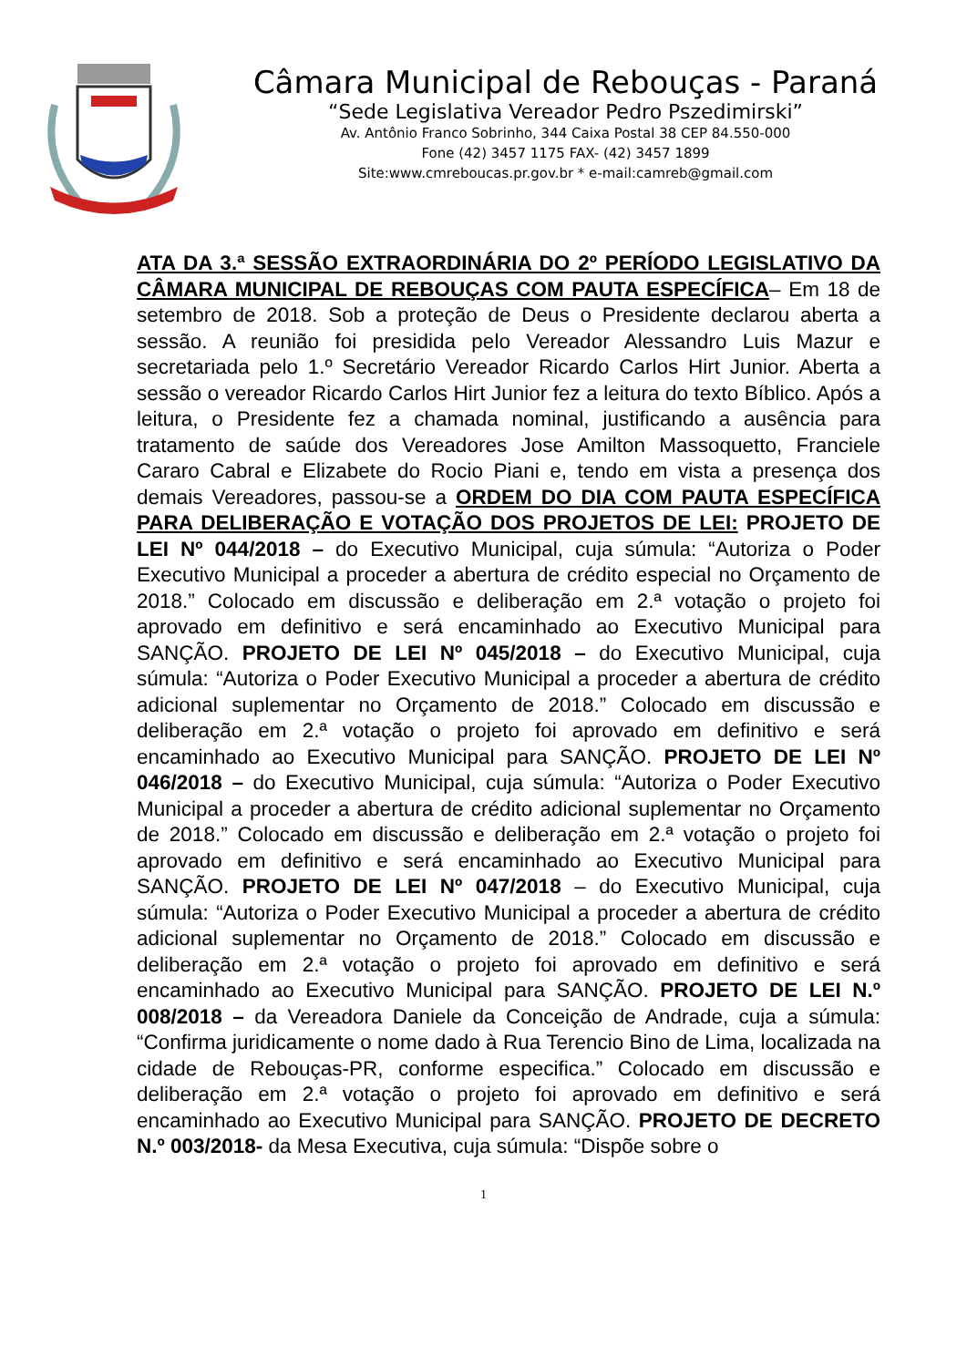Câmara Municipal de Rebouças - Paraná
“Sede Legislativa Vereador Pedro Pszedimirski”
Av. Antônio Franco Sobrinho, 344 Caixa Postal 38 CEP 84.550-000
Fone (42) 3457 1175 FAX- (42) 3457 1899
Site:www.cmreboucas.pr.gov.br * e-mail:camreb@gmail.com
ATA DA 3.ª SESSÃO EXTRAORDINÁRIA DO 2º PERÍODO LEGISLATIVO DA CÂMARA MUNICIPAL DE REBOUÇAS COM PAUTA ESPECÍFICA– Em 18 de setembro de 2018. Sob a proteção de Deus o Presidente declarou aberta a sessão. A reunião foi presidida pelo Vereador Alessandro Luis Mazur e secretariada pelo 1.º Secretário Vereador Ricardo Carlos Hirt Junior. Aberta a sessão o vereador Ricardo Carlos Hirt Junior fez a leitura do texto Bíblico. Após a leitura, o Presidente fez a chamada nominal, justificando a ausência para tratamento de saúde dos Vereadores Jose Amilton Massoquetto, Franciele Cararo Cabral e Elizabete do Rocio Piani e, tendo em vista a presença dos demais Vereadores, passou-se a ORDEM DO DIA COM PAUTA ESPECÍFICA PARA DELIBERAÇÃO E VOTAÇÃO DOS PROJETOS DE LEI: PROJETO DE LEI Nº 044/2018 – do Executivo Municipal, cuja súmula: “Autoriza o Poder Executivo Municipal a proceder a abertura de crédito especial no Orçamento de 2018.” Colocado em discussão e deliberação em 2.ª votação o projeto foi aprovado em definitivo e será encaminhado ao Executivo Municipal para SANÇÃO. PROJETO DE LEI Nº 045/2018 – do Executivo Municipal, cuja súmula: “Autoriza o Poder Executivo Municipal a proceder a abertura de crédito adicional suplementar no Orçamento de 2018.” Colocado em discussão e deliberação em 2.ª votação o projeto foi aprovado em definitivo e será encaminhado ao Executivo Municipal para SANÇÃO. PROJETO DE LEI Nº 046/2018 – do Executivo Municipal, cuja súmula: “Autoriza o Poder Executivo Municipal a proceder a abertura de crédito adicional suplementar no Orçamento de 2018.” Colocado em discussão e deliberação em 2.ª votação o projeto foi aprovado em definitivo e será encaminhado ao Executivo Municipal para SANÇÃO. PROJETO DE LEI Nº 047/2018 – do Executivo Municipal, cuja súmula: “Autoriza o Poder Executivo Municipal a proceder a abertura de crédito adicional suplementar no Orçamento de 2018.” Colocado em discussão e deliberação em 2.ª votação o projeto foi aprovado em definitivo e será encaminhado ao Executivo Municipal para SANÇÃO. PROJETO DE LEI N.º 008/2018 – da Vereadora Daniele da Conceição de Andrade, cuja a súmula: “Confirma juridicamente o nome dado à Rua Terencio Bino de Lima, localizada na cidade de Rebouças-PR, conforme especifica.” Colocado em discussão e deliberação em 2.ª votação o projeto foi aprovado em definitivo e será encaminhado ao Executivo Municipal para SANÇÃO. PROJETO DE DECRETO N.º 003/2018- da Mesa Executiva, cuja súmula: “Dispõe sobre o
1